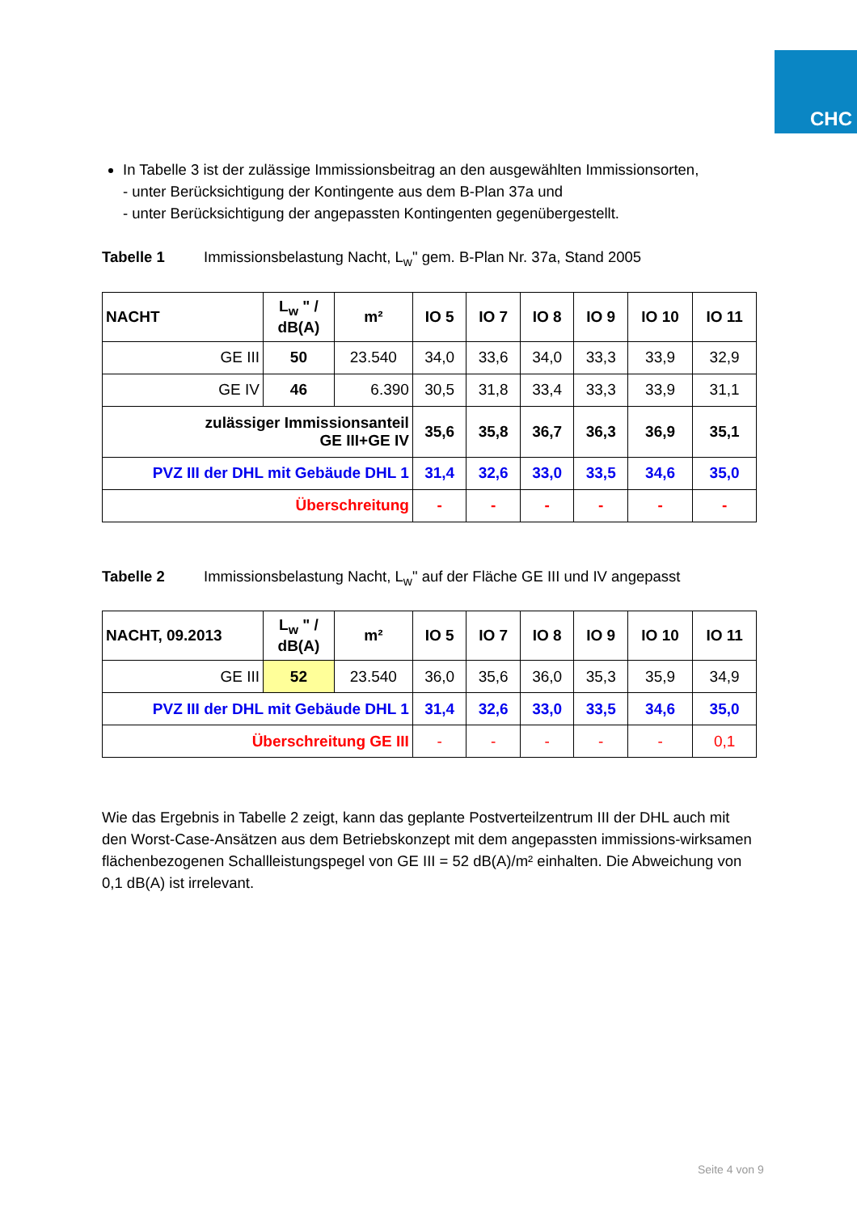CHC
In Tabelle 3 ist der zulässige Immissionsbeitrag an den ausgewählten Immissionsorten,
- unter Berücksichtigung der Kontingente aus dem B-Plan 37a und
- unter Berücksichtigung der angepassten Kontingenten gegenübergestellt.
Tabelle 1 Immissionsbelastung Nacht, L<sub>w</sub>" gem. B-Plan Nr. 37a, Stand 2005
| NACHT | L<sub>w</sub> " / dB(A) | m² | IO 5 | IO 7 | IO 8 | IO 9 | IO 10 | IO 11 |
| --- | --- | --- | --- | --- | --- | --- | --- | --- |
| GE III | 50 | 23.540 | 34,0 | 33,6 | 34,0 | 33,3 | 33,9 | 32,9 |
| GE IV | 46 | 6.390 | 30,5 | 31,8 | 33,4 | 33,3 | 33,9 | 31,1 |
| zulässiger Immissionsanteil GE III+GE IV | | | 35,6 | 35,8 | 36,7 | 36,3 | 36,9 | 35,1 |
| PVZ III der DHL mit Gebäude DHL 1 | | | 31,4 | 32,6 | 33,0 | 33,5 | 34,6 | 35,0 |
| Überschreitung | | | - | - | - | - | - | - |
Tabelle 2 Immissionsbelastung Nacht, L<sub>w</sub>" auf der Fläche GE III und IV angepasst
| NACHT, 09.2013 | L<sub>w</sub> " / dB(A) | m² | IO 5 | IO 7 | IO 8 | IO 9 | IO 10 | IO 11 |
| --- | --- | --- | --- | --- | --- | --- | --- | --- |
| GE III | 52 | 23.540 | 36,0 | 35,6 | 36,0 | 35,3 | 35,9 | 34,9 |
| PVZ III der DHL mit Gebäude DHL 1 | | | 31,4 | 32,6 | 33,0 | 33,5 | 34,6 | 35,0 |
| Überschreitung GE III | | | - | - | - | - | - | 0,1 |
Wie das Ergebnis in Tabelle 2 zeigt, kann das geplante Postverteilzentrum III der DHL auch mit den Worst-Case-Ansätzen aus dem Betriebskonzept mit dem angepassten immissions-wirksamen flächenbezogenen Schallleistungspegel von GE III = 52 dB(A)/m² einhalten. Die Abweichung von 0,1 dB(A) ist irrelevant.
Seite 4 von 9